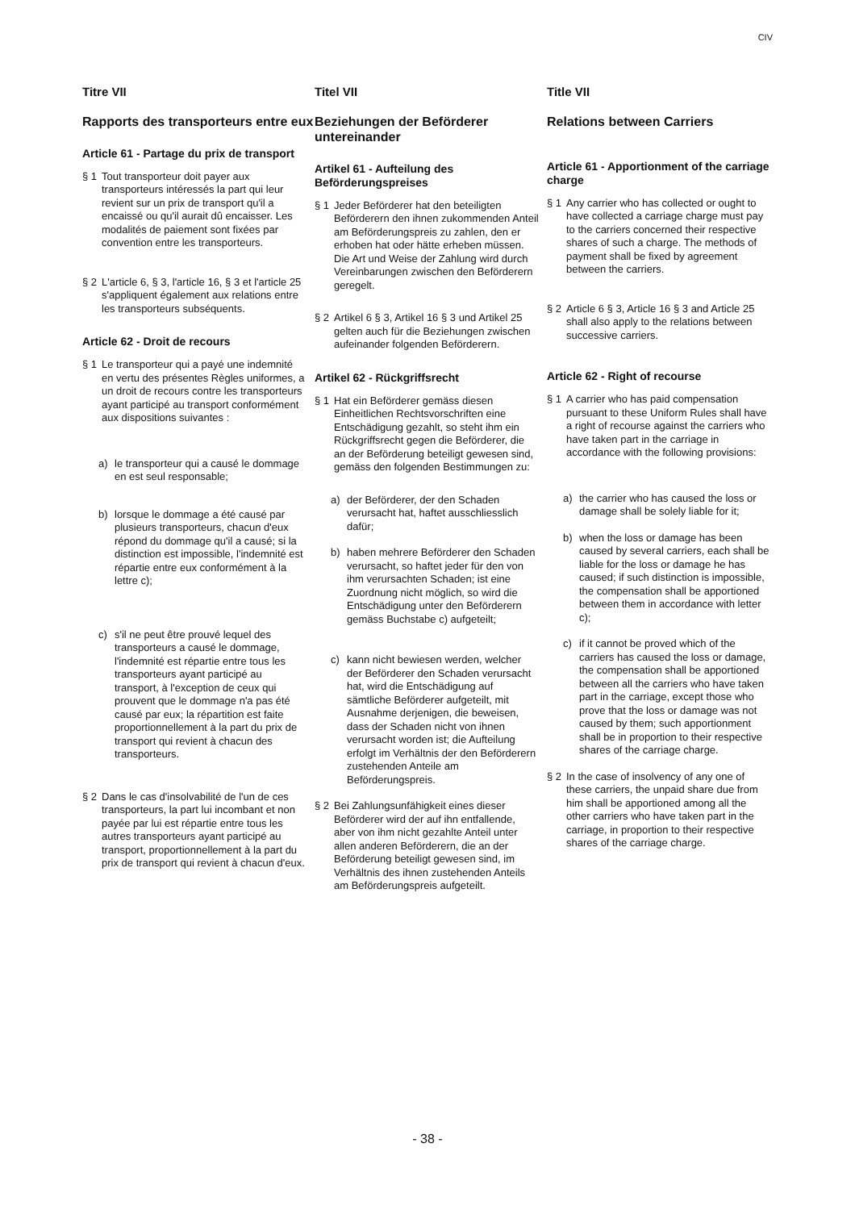CIV
Titre VII
Rapports des transporteurs entre eux
Article 61 - Partage du prix de transport
§ 1 Tout transporteur doit payer aux transporteurs intéressés la part qui leur revient sur un prix de transport qu'il a encaissé ou qu'il aurait dû encaisser. Les modalités de paiement sont fixées par convention entre les transporteurs.
§ 2 L'article 6, § 3, l'article 16, § 3 et l'article 25 s'appliquent également aux relations entre les transporteurs subséquents.
Article 62 - Droit de recours
§ 1 Le transporteur qui a payé une indemnité en vertu des présentes Règles uniformes, a un droit de recours contre les transporteurs ayant participé au transport conformément aux dispositions suivantes :
a) le transporteur qui a causé le dommage en est seul responsable;
b) lorsque le dommage a été causé par plusieurs transporteurs, chacun d'eux répond du dommage qu'il a causé; si la distinction est impossible, l'indemnité est répartie entre eux conformément à la lettre c);
c) s'il ne peut être prouvé lequel des transporteurs a causé le dommage, l'indemnité est répartie entre tous les transporteurs ayant participé au transport, à l'exception de ceux qui prouvent que le dommage n'a pas été causé par eux; la répartition est faite proportionnellement à la part du prix de transport qui revient à chacun des transporteurs.
§ 2 Dans le cas d'insolvabilité de l'un de ces transporteurs, la part lui incombant et non payée par lui est répartie entre tous les autres transporteurs ayant participé au transport, proportionnellement à la part du prix de transport qui revient à chacun d'eux.
Titel VII
Beziehungen der Beförderer untereinander
Artikel 61 - Aufteilung des Beförderungspreises
§ 1 Jeder Beförderer hat den beteiligten Beförderern den ihnen zukommenden Anteil am Beförderungspreis zu zahlen, den er erhoben hat oder hätte erheben müssen. Die Art und Weise der Zahlung wird durch Vereinbarungen zwischen den Beförderern geregelt.
§ 2 Artikel 6 § 3, Artikel 16 § 3 und Artikel 25 gelten auch für die Beziehungen zwischen aufeinander folgenden Beförderern.
Artikel 62 - Rückgriffsrecht
§ 1 Hat ein Beförderer gemäss diesen Einheitlichen Rechtsvorschriften eine Entschädigung gezahlt, so steht ihm ein Rückgriffsrecht gegen die Beförderer, die an der Beförderung beteiligt gewesen sind, gemäss den folgenden Bestimmungen zu:
a) der Beförderer, der den Schaden verursacht hat, haftet ausschliesslich dafür;
b) haben mehrere Beförderer den Schaden verursacht, so haftet jeder für den von ihm verursachten Schaden; ist eine Zuordnung nicht möglich, so wird die Entschädigung unter den Beförderern gemäss Buchstabe c) aufgeteilt;
c) kann nicht bewiesen werden, welcher der Beförderer den Schaden verursacht hat, wird die Entschädigung auf sämtliche Beförderer aufgeteilt, mit Ausnahme derjenigen, die beweisen, dass der Schaden nicht von ihnen verursacht worden ist; die Aufteilung erfolgt im Verhältnis der den Beförderern zustehenden Anteile am Beförderungspreis.
§ 2 Bei Zahlungsunfähigkeit eines dieser Beförderer wird der auf ihn entfallende, aber von ihm nicht gezahlte Anteil unter allen anderen Beförderern, die an der Beförderung beteiligt gewesen sind, im Verhältnis des ihnen zustehenden Anteils am Beförderungspreis aufgeteilt.
Title VII
Relations between Carriers
Article 61 - Apportionment of the carriage charge
§ 1 Any carrier who has collected or ought to have collected a carriage charge must pay to the carriers concerned their respective shares of such a charge. The methods of payment shall be fixed by agreement between the carriers.
§ 2 Article 6 § 3, Article 16 § 3 and Article 25 shall also apply to the relations between successive carriers.
Article 62 - Right of recourse
§ 1 A carrier who has paid compensation pursuant to these Uniform Rules shall have a right of recourse against the carriers who have taken part in the carriage in accordance with the following provisions:
a) the carrier who has caused the loss or damage shall be solely liable for it;
b) when the loss or damage has been caused by several carriers, each shall be liable for the loss or damage he has caused; if such distinction is impossible, the compensation shall be apportioned between them in accordance with letter c);
c) if it cannot be proved which of the carriers has caused the loss or damage, the compensation shall be apportioned between all the carriers who have taken part in the carriage, except those who prove that the loss or damage was not caused by them; such apportionment shall be in proportion to their respective shares of the carriage charge.
§ 2 In the case of insolvency of any one of these carriers, the unpaid share due from him shall be apportioned among all the other carriers who have taken part in the carriage, in proportion to their respective shares of the carriage charge.
- 38 -